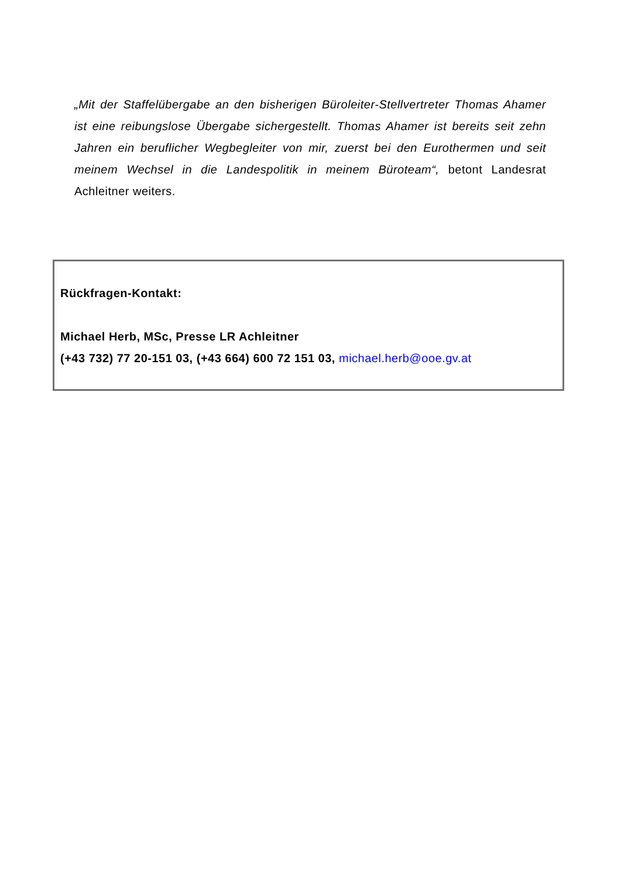„Mit der Staffelübergabe an den bisherigen Büroleiter-Stellvertreter Thomas Ahamer ist eine reibungslose Übergabe sichergestellt. Thomas Ahamer ist bereits seit zehn Jahren ein beruflicher Wegbegleiter von mir, zuerst bei den Eurothermen und seit meinem Wechsel in die Landespolitik in meinem Büroteam“, betont Landesrat Achleitner weiters.
Rückfragen-Kontakt:
Michael Herb, MSc, Presse LR Achleitner
(+43 732) 77 20-151 03, (+43 664) 600 72 151 03, michael.herb@ooe.gv.at